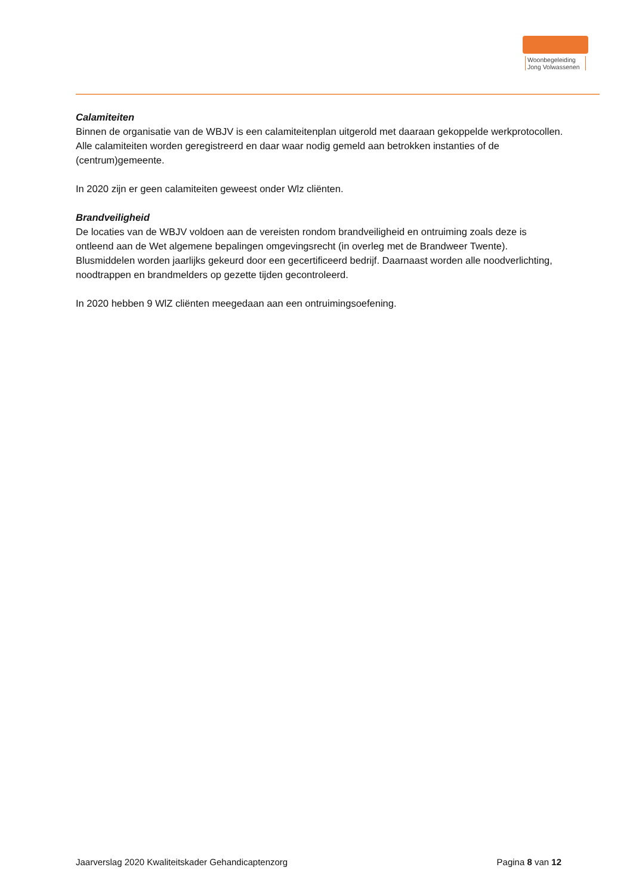Woonbegeleiding
Jong Volwassenen
Calamiteiten
Binnen de organisatie van de WBJV is een calamiteitenplan uitgerold met daaraan gekoppelde werkprotocollen. Alle calamiteiten worden geregistreerd en daar waar nodig gemeld aan betrokken instanties of de (centrum)gemeente.
In 2020 zijn er geen calamiteiten geweest onder Wlz cliënten.
Brandveiligheid
De locaties van de WBJV voldoen aan de vereisten rondom brandveiligheid en ontruiming zoals deze is ontleend aan de Wet algemene bepalingen omgevingsrecht (in overleg met de Brandweer Twente). Blusmiddelen worden jaarlijks gekeurd door een gecertificeerd bedrijf. Daarnaast worden alle noodverlichting, noodtrappen en brandmelders op gezette tijden gecontroleerd.
In 2020 hebben 9 WlZ cliënten meegedaan aan een ontruimingsoefening.
Jaarverslag 2020 Kwaliteitskader Gehandicaptenzorg Pagina 8 van 12